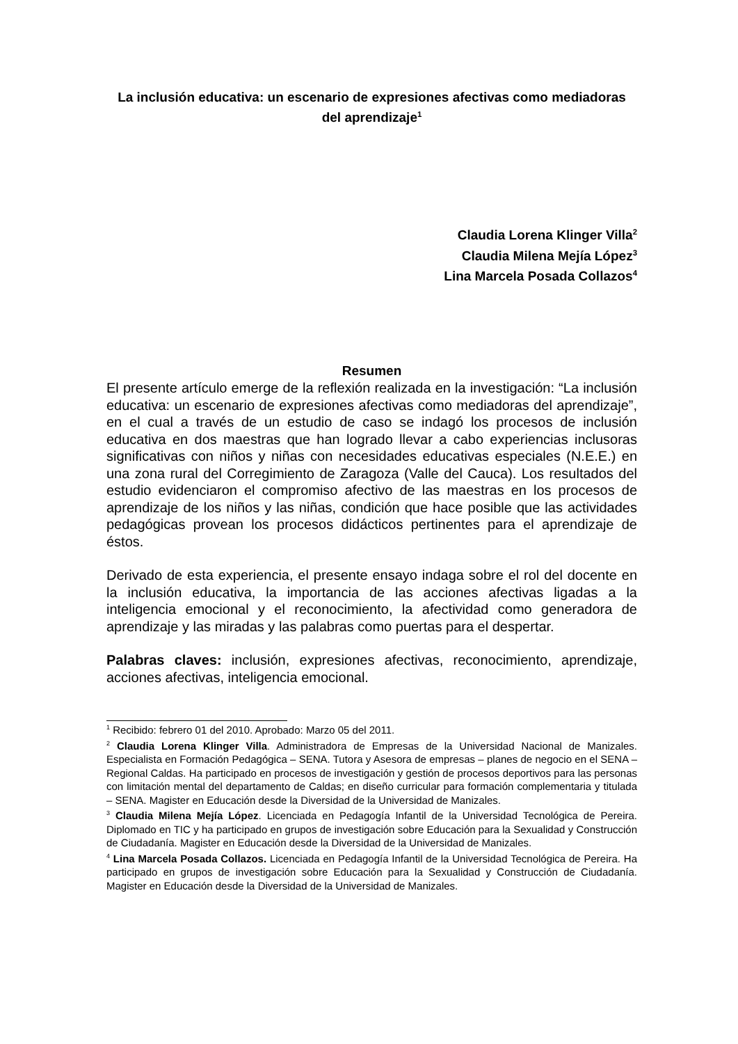La inclusión educativa: un escenario de expresiones afectivas como mediadoras del aprendizaje<sup>1</sup>
Claudia Lorena Klinger Villa<sup>2</sup>
Claudia Milena Mejía López<sup>3</sup>
Lina Marcela Posada Collazos<sup>4</sup>
Resumen
El presente artículo emerge de la reflexión realizada en la investigación: “La inclusión educativa: un escenario de expresiones afectivas como mediadoras del aprendizaje”, en el cual a través de un estudio de caso se indagó los procesos de inclusión educativa en dos maestras que han logrado llevar a cabo experiencias inclusoras significativas con niños y niñas con necesidades educativas especiales (N.E.E.) en una zona rural del Corregimiento de Zaragoza (Valle del Cauca). Los resultados del estudio evidenciaron el compromiso afectivo de las maestras en los procesos de aprendizaje de los niños y las niñas, condición que hace posible que las actividades pedagógicas provean los procesos didácticos pertinentes para el aprendizaje de éstos.
Derivado de esta experiencia, el presente ensayo indaga sobre el rol del docente en la inclusión educativa, la importancia de las acciones afectivas ligadas a la inteligencia emocional y el reconocimiento, la afectividad como generadora de aprendizaje y las miradas y las palabras como puertas para el despertar.
Palabras claves: inclusión, expresiones afectivas, reconocimiento, aprendizaje, acciones afectivas, inteligencia emocional.
<sup>1</sup> Recibido: febrero 01 del 2010. Aprobado: Marzo 05 del 2011.
<sup>2</sup> Claudia Lorena Klinger Villa. Administradora de Empresas de la Universidad Nacional de Manizales. Especialista en Formación Pedagógica – SENA. Tutora y Asesora de empresas – planes de negocio en el SENA – Regional Caldas. Ha participado en procesos de investigación y gestión de procesos deportivos para las personas con limitación mental del departamento de Caldas; en diseño curricular para formación complementaria y titulada – SENA. Magister en Educación desde la Diversidad de la Universidad de Manizales.
<sup>3</sup> Claudia Milena Mejía López. Licenciada en Pedagogía Infantil de la Universidad Tecnológica de Pereira. Diplomado en TIC y ha participado en grupos de investigación sobre Educación para la Sexualidad y Construcción de Ciudadanía. Magister en Educación desde la Diversidad de la Universidad de Manizales.
<sup>4</sup> Lina Marcela Posada Collazos. Licenciada en Pedagogía Infantil de la Universidad Tecnológica de Pereira. Ha participado en grupos de investigación sobre Educación para la Sexualidad y Construcción de Ciudadanía. Magister en Educación desde la Diversidad de la Universidad de Manizales.